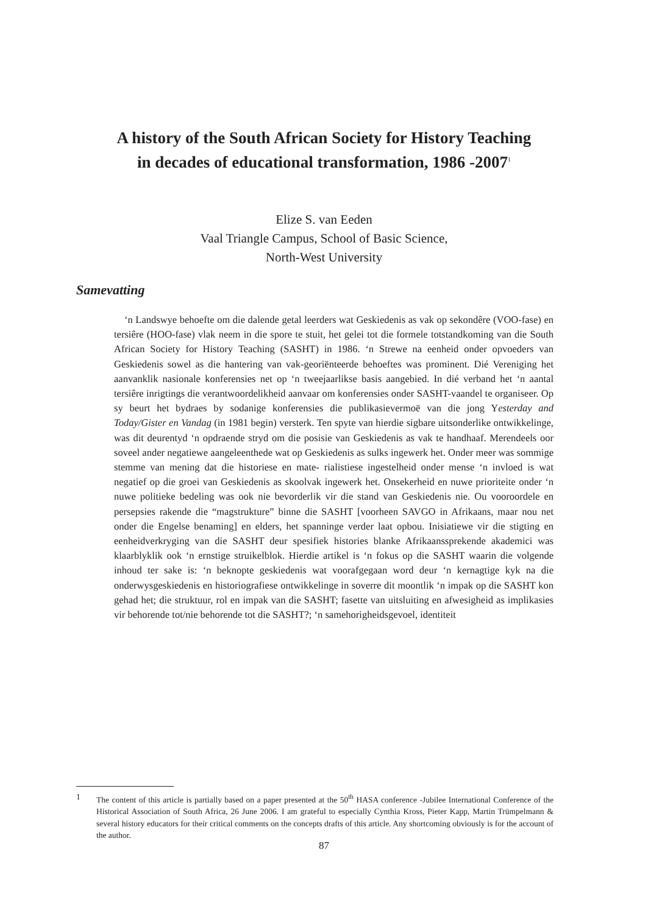A history of the South African Society for History Teaching
in decades of educational transformation, 1986 -2007<sup>1</sup>
Elize S. van Eeden
Vaal Triangle Campus, School of Basic Science,
North-West University
Samevatting
‘n Landswye behoefte om die dalende getal leerders wat Geskiedenis as vak op sekondêre (VOO-fase) en tersiêre (HOO-fase) vlak neem in die spore te stuit, het gelei tot die formele totstandkoming van die South African Society for History Teaching (SASHT) in 1986. ‘n Strewe na eenheid onder opvoeders van Geskiedenis sowel as die hantering van vak-georiënteerde behoeftes was prominent. Dié Vereniging het aanvanklik nasionale konferensies net op ‘n tweejaarlikse basis aangebied. In dié verband het ‘n aantal tersiêre inrigtings die verantwoordelikheid aanvaar om konferensies onder SASHT-vaandel te organiseer. Op sy beurt het bydraes by sodanige konferensies die publikasievermoë van die jong Yesterday and Today/Gister en Vandag (in 1981 begin) versterk. Ten spyte van hierdie sigbare uitsonderlike ontwikkelinge, was dit deurentyd ‘n opdraende stryd om die posisie van Geskiedenis as vak te handhaaf. Merendeels oor soveel ander negatiewe aangeleenthede wat op Geskiedenis as sulks ingewerk het. Onder meer was sommige stemme van mening dat die historiese en mate- rialistiese ingestelheid onder mense ‘n invloed is wat negatief op die groei van Geskiedenis as skoolvak ingewerk het. Onsekerheid en nuwe prioriteite onder ‘n nuwe politieke bedeling was ook nie bevorderlik vir die stand van Geskiedenis nie. Ou vooroordele en persepsies rakende die “magstrukture” binne die SASHT [voorheen SAVGO in Afrikaans, maar nou net onder die Engelse benaming] en elders, het spanninge verder laat opbou. Inisiatiewe vir die stigting en eenheidverkryging van die SASHT deur spesifiek histories blanke Afrikaanssprekende akademici was klaarblyklik ook ‘n ernstige struikelblok. Hierdie artikel is ‘n fokus op die SASHT waarin die volgende inhoud ter sake is: ‘n beknopte geskiedenis wat voorafgegaan word deur ‘n kernagtige kyk na die onderwysgeskiedenis en historiografiese ontwikkelinge in soverre dit moontlik ‘n impak op die SASHT kon gehad het; die struktuur, rol en impak van die SASHT; fasette van uitsluiting en afwesigheid as implikasies vir behorende tot/nie behorende tot die SASHT?; ‘n samehorigheidsgevoel, identiteit
1 The content of this article is partially based on a paper presented at the 50<sup>th</sup> HASA conference -Jubilee International Conference of the Historical Association of South Africa, 26 June 2006. I am grateful to especially Cynthia Kross, Pieter Kapp, Martin Trümpelmann & several history educators for their critical comments on the concepts drafts of this article. Any shortcoming obviously is for the account of the author.
87